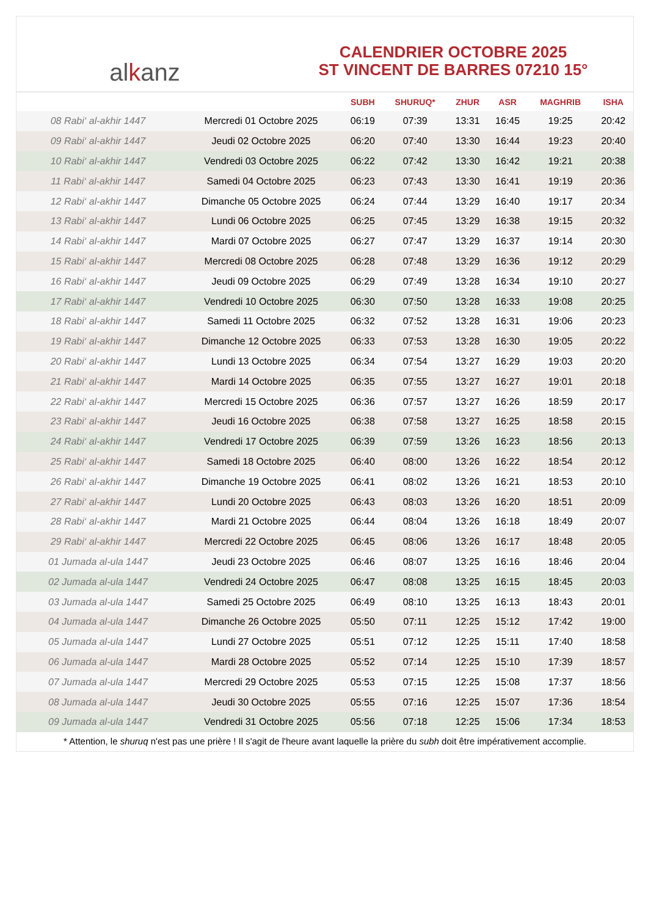al k anz
CALENDRIER OCTOBRE 2025
ST VINCENT DE BARRES 07210 15°
| | | SUBH | SHURUQ* | ZHUR | ASR | MAGHRIB | ISHA |
| --- | --- | --- | --- | --- | --- | --- | --- |
| 08 Rabi‘ al-akhir 1447 | Mercredi 01 Octobre 2025 | 06:19 | 07:39 | 13:31 | 16:45 | 19:25 | 20:42 |
| 09 Rabi‘ al-akhir 1447 | Jeudi 02 Octobre 2025 | 06:20 | 07:40 | 13:30 | 16:44 | 19:23 | 20:40 |
| 10 Rabi‘ al-akhir 1447 | Vendredi 03 Octobre 2025 | 06:22 | 07:42 | 13:30 | 16:42 | 19:21 | 20:38 |
| 11 Rabi‘ al-akhir 1447 | Samedi 04 Octobre 2025 | 06:23 | 07:43 | 13:30 | 16:41 | 19:19 | 20:36 |
| 12 Rabi‘ al-akhir 1447 | Dimanche 05 Octobre 2025 | 06:24 | 07:44 | 13:29 | 16:40 | 19:17 | 20:34 |
| 13 Rabi‘ al-akhir 1447 | Lundi 06 Octobre 2025 | 06:25 | 07:45 | 13:29 | 16:38 | 19:15 | 20:32 |
| 14 Rabi‘ al-akhir 1447 | Mardi 07 Octobre 2025 | 06:27 | 07:47 | 13:29 | 16:37 | 19:14 | 20:30 |
| 15 Rabi‘ al-akhir 1447 | Mercredi 08 Octobre 2025 | 06:28 | 07:48 | 13:29 | 16:36 | 19:12 | 20:29 |
| 16 Rabi‘ al-akhir 1447 | Jeudi 09 Octobre 2025 | 06:29 | 07:49 | 13:28 | 16:34 | 19:10 | 20:27 |
| 17 Rabi‘ al-akhir 1447 | Vendredi 10 Octobre 2025 | 06:30 | 07:50 | 13:28 | 16:33 | 19:08 | 20:25 |
| 18 Rabi‘ al-akhir 1447 | Samedi 11 Octobre 2025 | 06:32 | 07:52 | 13:28 | 16:31 | 19:06 | 20:23 |
| 19 Rabi‘ al-akhir 1447 | Dimanche 12 Octobre 2025 | 06:33 | 07:53 | 13:28 | 16:30 | 19:05 | 20:22 |
| 20 Rabi‘ al-akhir 1447 | Lundi 13 Octobre 2025 | 06:34 | 07:54 | 13:27 | 16:29 | 19:03 | 20:20 |
| 21 Rabi‘ al-akhir 1447 | Mardi 14 Octobre 2025 | 06:35 | 07:55 | 13:27 | 16:27 | 19:01 | 20:18 |
| 22 Rabi‘ al-akhir 1447 | Mercredi 15 Octobre 2025 | 06:36 | 07:57 | 13:27 | 16:26 | 18:59 | 20:17 |
| 23 Rabi‘ al-akhir 1447 | Jeudi 16 Octobre 2025 | 06:38 | 07:58 | 13:27 | 16:25 | 18:58 | 20:15 |
| 24 Rabi‘ al-akhir 1447 | Vendredi 17 Octobre 2025 | 06:39 | 07:59 | 13:26 | 16:23 | 18:56 | 20:13 |
| 25 Rabi‘ al-akhir 1447 | Samedi 18 Octobre 2025 | 06:40 | 08:00 | 13:26 | 16:22 | 18:54 | 20:12 |
| 26 Rabi‘ al-akhir 1447 | Dimanche 19 Octobre 2025 | 06:41 | 08:02 | 13:26 | 16:21 | 18:53 | 20:10 |
| 27 Rabi‘ al-akhir 1447 | Lundi 20 Octobre 2025 | 06:43 | 08:03 | 13:26 | 16:20 | 18:51 | 20:09 |
| 28 Rabi‘ al-akhir 1447 | Mardi 21 Octobre 2025 | 06:44 | 08:04 | 13:26 | 16:18 | 18:49 | 20:07 |
| 29 Rabi‘ al-akhir 1447 | Mercredi 22 Octobre 2025 | 06:45 | 08:06 | 13:26 | 16:17 | 18:48 | 20:05 |
| 01 Jumada al-ula 1447 | Jeudi 23 Octobre 2025 | 06:46 | 08:07 | 13:25 | 16:16 | 18:46 | 20:04 |
| 02 Jumada al-ula 1447 | Vendredi 24 Octobre 2025 | 06:47 | 08:08 | 13:25 | 16:15 | 18:45 | 20:03 |
| 03 Jumada al-ula 1447 | Samedi 25 Octobre 2025 | 06:49 | 08:10 | 13:25 | 16:13 | 18:43 | 20:01 |
| 04 Jumada al-ula 1447 | Dimanche 26 Octobre 2025 | 05:50 | 07:11 | 12:25 | 15:12 | 17:42 | 19:00 |
| 05 Jumada al-ula 1447 | Lundi 27 Octobre 2025 | 05:51 | 07:12 | 12:25 | 15:11 | 17:40 | 18:58 |
| 06 Jumada al-ula 1447 | Mardi 28 Octobre 2025 | 05:52 | 07:14 | 12:25 | 15:10 | 17:39 | 18:57 |
| 07 Jumada al-ula 1447 | Mercredi 29 Octobre 2025 | 05:53 | 07:15 | 12:25 | 15:08 | 17:37 | 18:56 |
| 08 Jumada al-ula 1447 | Jeudi 30 Octobre 2025 | 05:55 | 07:16 | 12:25 | 15:07 | 17:36 | 18:54 |
| 09 Jumada al-ula 1447 | Vendredi 31 Octobre 2025 | 05:56 | 07:18 | 12:25 | 15:06 | 17:34 | 18:53 |
* Attention, le shuruq n'est pas une prière ! Il s'agit de l'heure avant laquelle la prière du subh doit être impérativement accomplie.